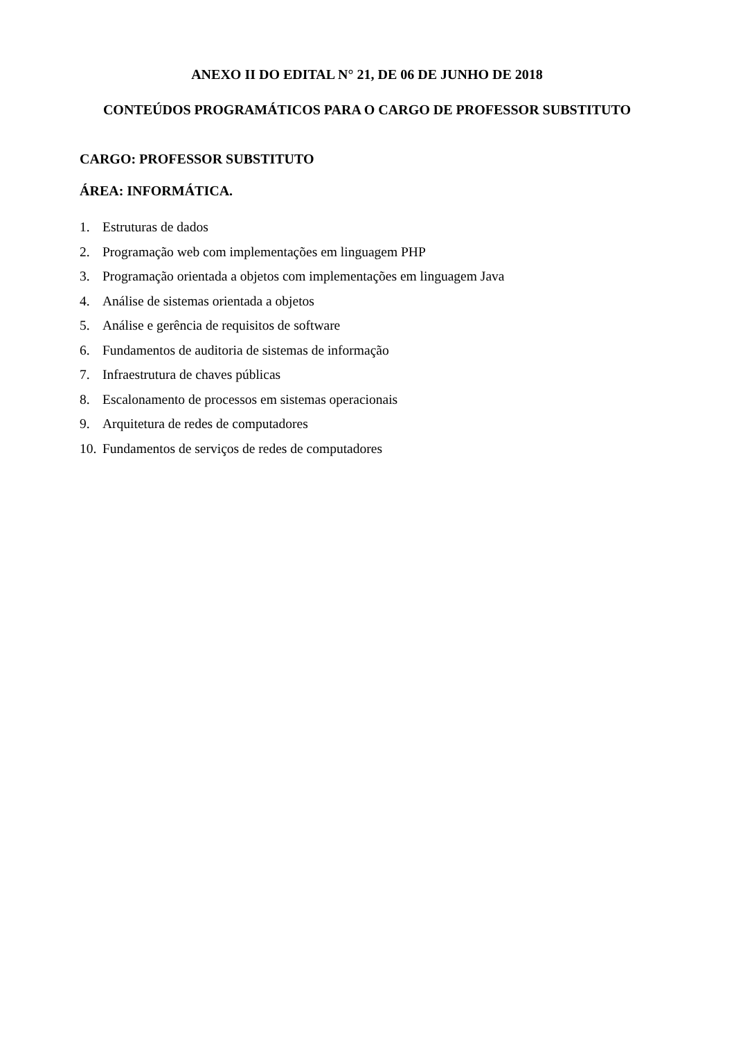ANEXO II DO EDITAL N° 21, DE 06 DE JUNHO DE 2018
CONTEÚDOS PROGRAMÁTICOS PARA O CARGO DE PROFESSOR SUBSTITUTO
CARGO: PROFESSOR SUBSTITUTO
ÁREA: INFORMÁTICA.
1. Estruturas de dados
2. Programação web com implementações em linguagem PHP
3. Programação orientada a objetos com implementações em linguagem Java
4. Análise de sistemas orientada a objetos
5. Análise e gerência de requisitos de software
6. Fundamentos de auditoria de sistemas de informação
7. Infraestrutura de chaves públicas
8. Escalonamento de processos em sistemas operacionais
9. Arquitetura de redes de computadores
10. Fundamentos de serviços de redes de computadores